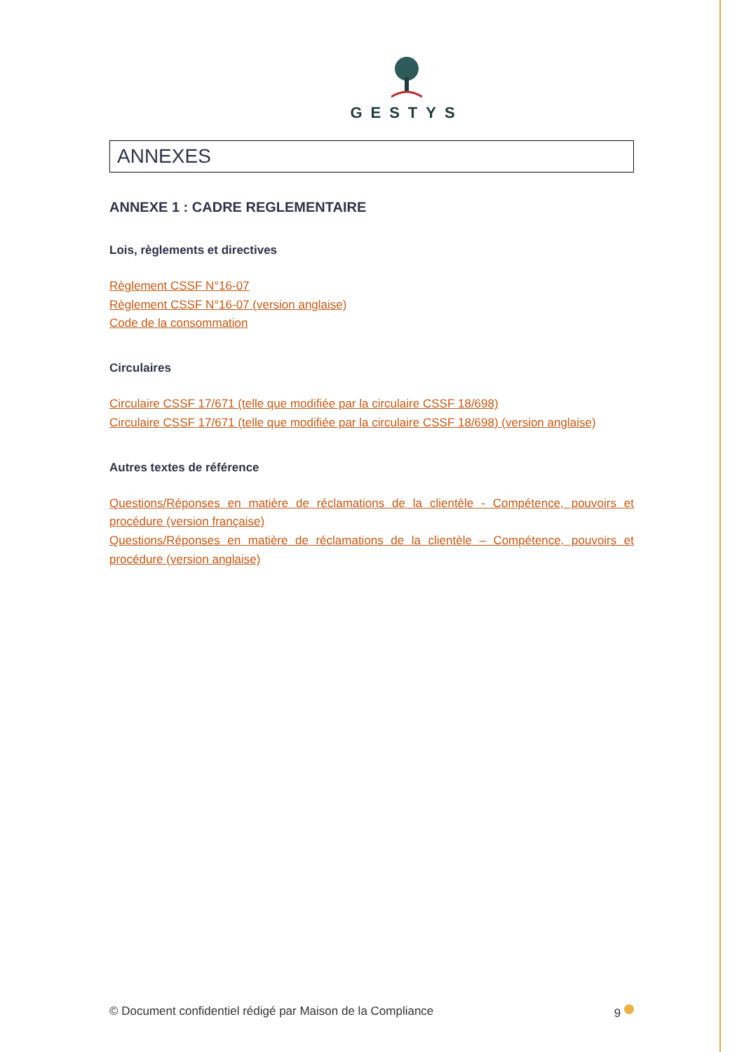GESTYS
ANNEXES
ANNEXE 1 : CADRE REGLEMENTAIRE
Lois, règlements et directives
Règlement CSSF N°16-07
Règlement CSSF N°16-07 (version anglaise)
Code de la consommation
Circulaires
Circulaire CSSF 17/671 (telle que modifiée par la circulaire CSSF 18/698)
Circulaire CSSF 17/671 (telle que modifiée par la circulaire CSSF 18/698) (version anglaise)
Autres textes de référence
Questions/Réponses en matière de réclamations de la clientèle - Compétence, pouvoirs et procédure (version française)
Questions/Réponses en matière de réclamations de la clientèle – Compétence, pouvoirs et procédure (version anglaise)
© Document confidentiel rédigé par Maison de la Compliance 9